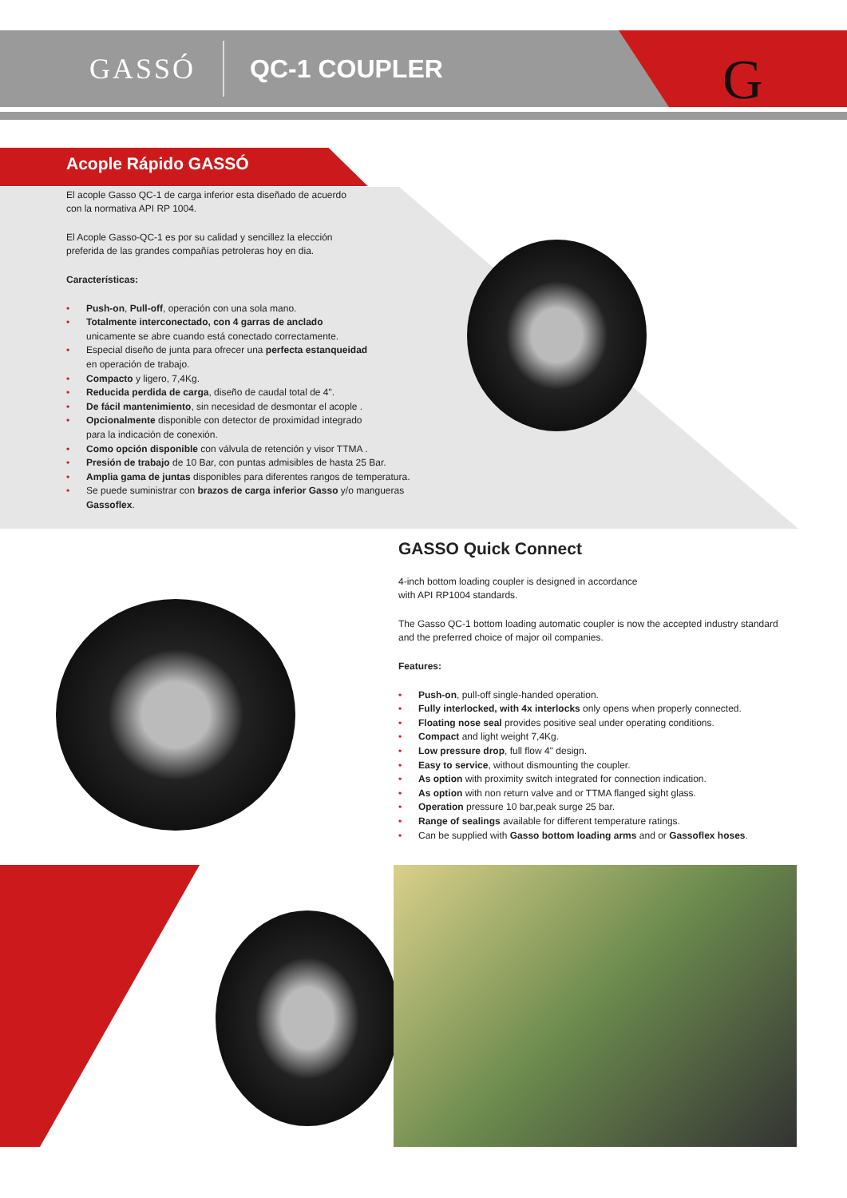GASSÓ
QC-1 COUPLER
G
Acople Rápido GASSÓ
El acople Gasso QC-1 de carga inferior esta diseñado de acuerdo
con la normativa API RP 1004.
El Acople Gasso-QC-1 es por su calidad y sencillez la elección
preferida de las grandes compañías petroleras hoy en dia.
Características:
Push-on, Pull-off, operación con una sola mano.
Totalmente interconectado, con 4 garras de anclado
unicamente se abre cuando está conectado correctamente.
Especial diseño de junta para ofrecer una perfecta estanqueidad
en operación de trabajo.
Compacto y ligero, 7,4Kg.
Reducida perdida de carga, diseño de caudal total de 4".
De fácil mantenimiento, sin necesidad de desmontar el acople .
Opcionalmente disponible con detector de proximidad integrado
para la indicación de conexión.
Como opción disponible con válvula de retención y visor TTMA .
Presión de trabajo de 10 Bar, con puntas admisibles de hasta 25 Bar.
Amplia gama de juntas disponibles para diferentes rangos de temperatura.
Se puede suministrar con brazos de carga inferior Gasso y/o mangueras Gassoflex.
GASSO Quick Connect
4-inch bottom loading coupler is designed in accordance
with API RP1004 standards.
The Gasso QC-1 bottom loading automatic coupler is now the accepted industry standard
and the preferred choice of major oil companies.
Features:
Push-on, pull-off single-handed operation.
Fully interlocked, with 4x interlocks only opens when properly connected.
Floating nose seal provides positive seal under operating conditions.
Compact and light weight 7,4Kg.
Low pressure drop, full flow 4" design.
Easy to service, without dismounting the coupler.
As option with proximity switch integrated for connection indication.
As option with non return valve and or TTMA flanged sight glass.
Operation pressure 10 bar,peak surge 25 bar.
Range of sealings available for different temperature ratings.
Can be supplied with Gasso bottom loading arms and or Gassoflex hoses.